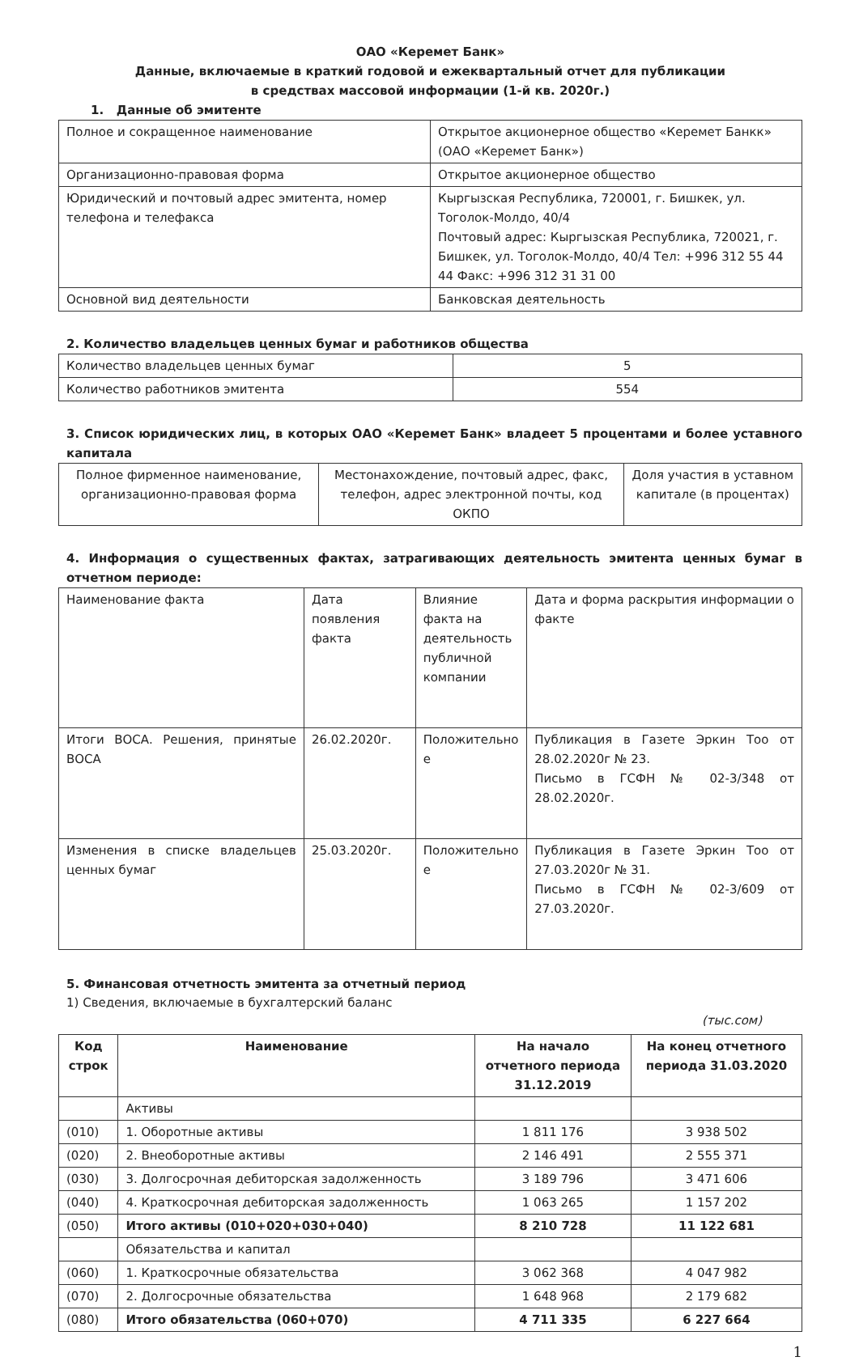ОАО «Керемет Банк»
Данные, включаемые в краткий годовой и ежеквартальный отчет для публикации
в средствах массовой информации (1-й кв. 2020г.)
1. Данные об эмитенте
| Полное и сокращенное наименование | Открытое акционерное общество «Керемет Банкк» (ОАО «Керемет Банк») |
| Организационно-правовая форма | Открытое акционерное общество |
| Юридический и почтовый адрес эмитента, номер телефона и телефакса | Кыргызская Республика, 720001, г. Бишкек, ул. Тоголок-Молдо, 40/4 Почтовый адрес: Кыргызская Республика, 720021, г. Бишкек, ул. Тоголок-Молдо, 40/4 Тел: +996 312 55 44 44 Факс: +996 312 31 31 00 |
| Основной вид деятельности | Банковская деятельность |
2. Количество владельцев ценных бумаг и работников общества
| Количество владельцев ценных бумаг | 5 |
| Количество работников эмитента | 554 |
3. Список юридических лиц, в которых ОАО «Керемет Банк» владеет 5 процентами и более уставного капитала
| Полное фирменное наименование, организационно-правовая форма | Местонахождение, почтовый адрес, факс, телефон, адрес электронной почты, код ОКПО | Доля участия в уставном капитале (в процентах) |
4. Информация о существенных фактах, затрагивающих деятельность эмитента ценных бумаг в отчетном периоде:
| Наименование факта | Дата появления факта | Влияние факта на деятельность публичной компании | Дата и форма раскрытия информации о факте |
| Итоги ВОСА. Решения, принятые ВОСА | 26.02.2020г. | Положительно е | Публикация в Газете Эркин Тоо от 28.02.2020г № 23. Письмо в ГСФН № 02-3/348 от 28.02.2020г. |
| Изменения в списке владельцев ценных бумаг | 25.03.2020г. | Положительно е | Публикация в Газете Эркин Тоо от 27.03.2020г № 31. Письмо в ГСФН № 02-3/609 от 27.03.2020г. |
5. Финансовая отчетность эмитента за отчетный период
1) Сведения, включаемые в бухгалтерский баланс
(тыс.сом)
| Код строк | Наименование | На начало отчетного периода 31.12.2019 | На конец отчетного периода 31.03.2020 |
| --- | --- | --- | --- |
| | Активы | | |
| (010) | 1. Оборотные активы | 1 811 176 | 3 938 502 |
| (020) | 2. Внеоборотные активы | 2 146 491 | 2 555 371 |
| (030) | 3. Долгосрочная дебиторская задолженность | 3 189 796 | 3 471 606 |
| (040) | 4. Краткосрочная дебиторская задолженность | 1 063 265 | 1 157 202 |
| (050) | Итого активы (010+020+030+040) | 8 210 728 | 11 122 681 |
| | Обязательства и капитал | | |
| (060) | 1. Краткосрочные обязательства | 3 062 368 | 4 047 982 |
| (070) | 2. Долгосрочные обязательства | 1 648 968 | 2 179 682 |
| (080) | Итого обязательства (060+070) | 4 711 335 | 6 227 664 |
1